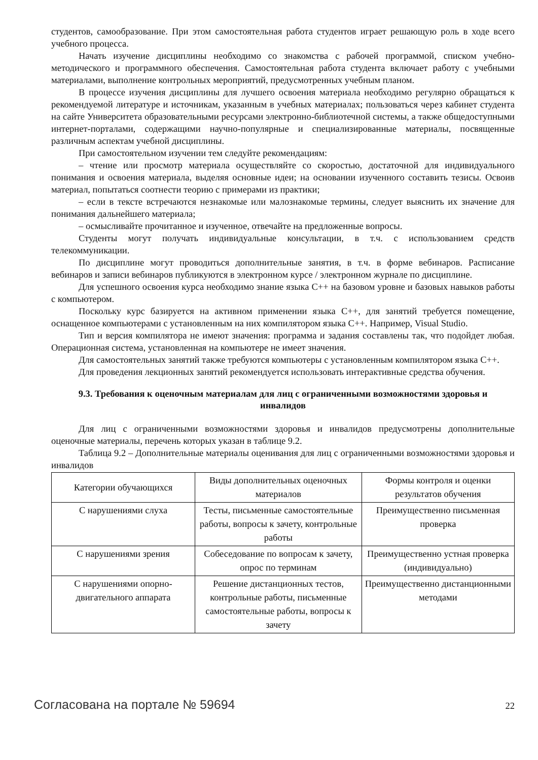студентов, самообразование. При этом самостоятельная работа студентов играет решающую роль в ходе всего учебного процесса.
Начать изучение дисциплины необходимо со знакомства с рабочей программой, списком учебно-методического и программного обеспечения. Самостоятельная работа студента включает работу с учебными материалами, выполнение контрольных мероприятий, предусмотренных учебным планом.
В процессе изучения дисциплины для лучшего освоения материала необходимо регулярно обращаться к рекомендуемой литературе и источникам, указанным в учебных материалах; пользоваться через кабинет студента на сайте Университета образовательными ресурсами электронно-библиотечной системы, а также общедоступными интернет-порталами, содержащими научно-популярные и специализированные материалы, посвященные различным аспектам учебной дисциплины.
При самостоятельном изучении тем следуйте рекомендациям:
– чтение или просмотр материала осуществляйте со скоростью, достаточной для индивидуального понимания и освоения материала, выделяя основные идеи; на основании изученного составить тезисы. Освоив материал, попытаться соотнести теорию с примерами из практики;
– если в тексте встречаются незнакомые или малознакомые термины, следует выяснить их значение для понимания дальнейшего материала;
– осмысливайте прочитанное и изученное, отвечайте на предложенные вопросы.
Студенты могут получать индивидуальные консультации, в т.ч. с использованием средств телекоммуникации.
По дисциплине могут проводиться дополнительные занятия, в т.ч. в форме вебинаров. Расписание вебинаров и записи вебинаров публикуются в электронном курсе / электронном журнале по дисциплине.
Для успешного освоения курса необходимо знание языка С++ на базовом уровне и базовых навыков работы с компьютером.
Поскольку курс базируется на активном применении языка С++, для занятий требуется помещение, оснащенное компьютерами с установленным на них компилятором языка С++. Например, Visual Studio.
Тип и версия компилятора не имеют значения: программа и задания составлены так, что подойдет любая. Операционная система, установленная на компьютере не имеет значения.
Для самостоятельных занятий также требуются компьютеры с установленным компилятором языка С++.
Для проведения лекционных занятий рекомендуется использовать интерактивные средства обучения.
9.3. Требования к оценочным материалам для лиц с ограниченными возможностями здоровья и инвалидов
Для лиц с ограниченными возможностями здоровья и инвалидов предусмотрены дополнительные оценочные материалы, перечень которых указан в таблице 9.2.
Таблица 9.2 – Дополнительные материалы оценивания для лиц с ограниченными возможностями здоровья и инвалидов
| Категории обучающихся | Виды дополнительных оценочных материалов | Формы контроля и оценки результатов обучения |
| С нарушениями слуха | Тесты, письменные самостоятельные работы, вопросы к зачету, контрольные работы | Преимущественно письменная проверка |
| С нарушениями зрения | Собеседование по вопросам к зачету, опрос по терминам | Преимущественно устная проверка (индивидуально) |
| С нарушениями опорно-двигательного аппарата | Решение дистанционных тестов, контрольные работы, письменные самостоятельные работы, вопросы к зачету | Преимущественно дистанционными методами |
Согласована на портале № 59694 22